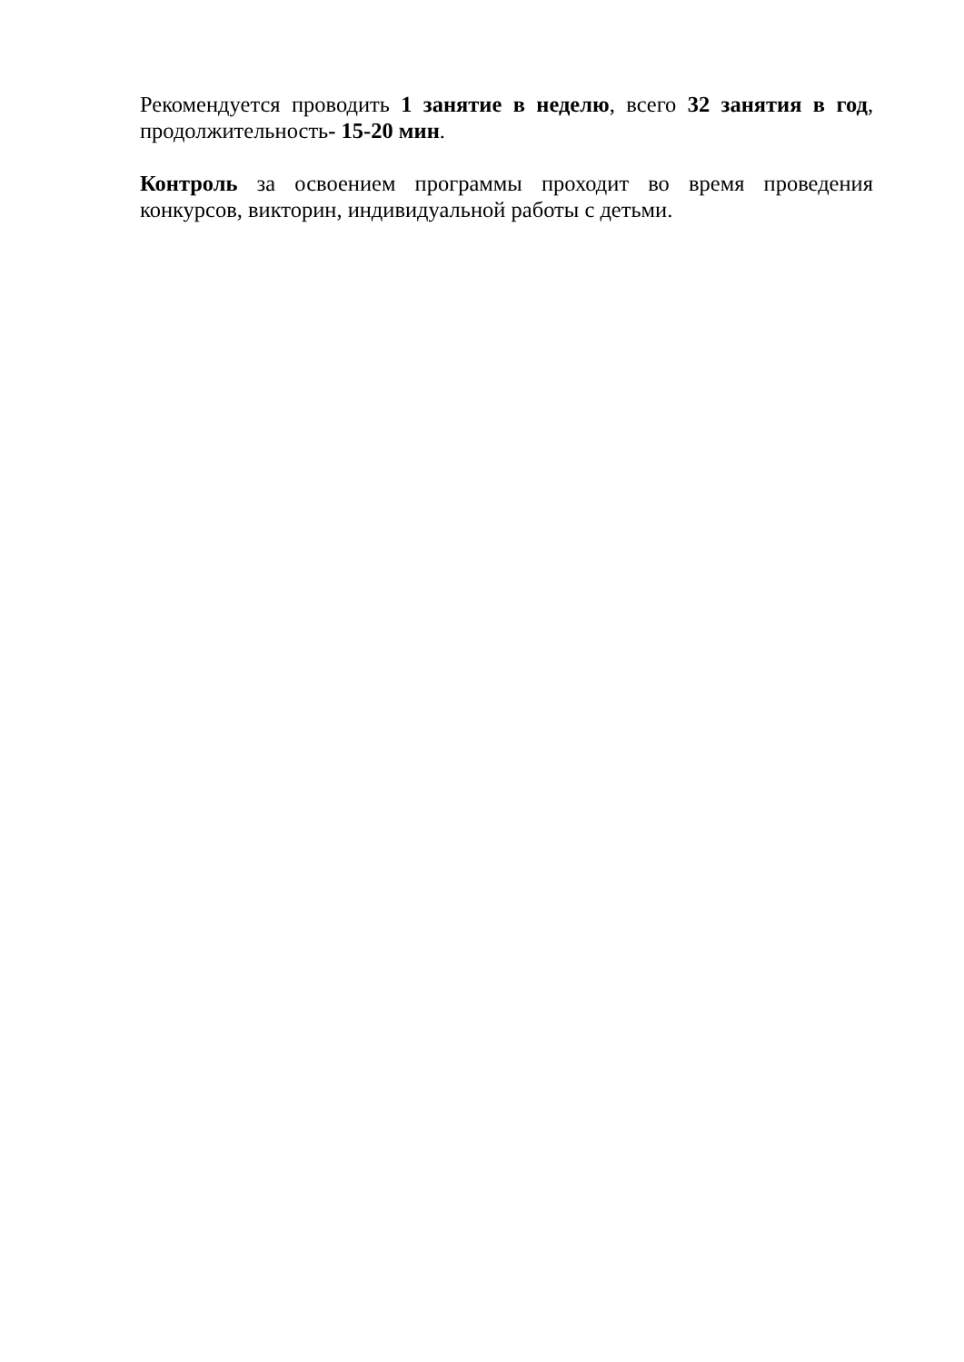Рекомендуется проводить 1 занятие в неделю, всего 32 занятия в год, продолжительность- 15-20 мин.
Контроль за освоением программы проходит во время проведения конкурсов, викторин, индивидуальной работы с детьми.